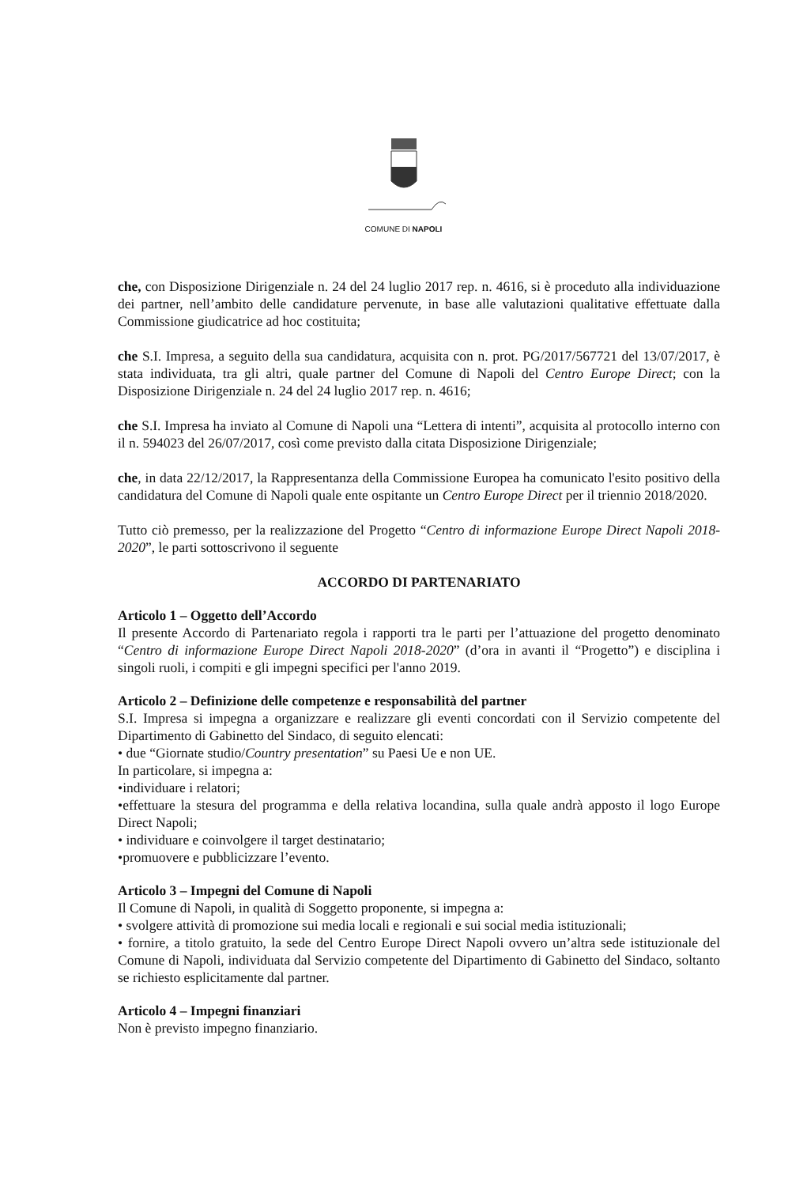COMUNE DI NAPOLI
che, con Disposizione Dirigenziale n. 24 del 24 luglio 2017 rep. n. 4616, si è proceduto alla individuazione dei partner, nell’ambito delle candidature pervenute, in base alle valutazioni qualitative effettuate dalla Commissione giudicatrice ad hoc costituita;
che S.I. Impresa, a seguito della sua candidatura, acquisita con n. prot. PG/2017/567721 del 13/07/2017, è stata individuata, tra gli altri, quale partner del Comune di Napoli del Centro Europe Direct; con la Disposizione Dirigenziale n. 24 del 24 luglio 2017 rep. n. 4616;
che S.I. Impresa ha inviato al Comune di Napoli una “Lettera di intenti”, acquisita al protocollo interno con il n. 594023 del 26/07/2017, così come previsto dalla citata Disposizione Dirigenziale;
che, in data 22/12/2017, la Rappresentanza della Commissione Europea ha comunicato l'esito positivo della candidatura del Comune di Napoli quale ente ospitante un Centro Europe Direct per il triennio 2018/2020.
Tutto ciò premesso, per la realizzazione del Progetto “Centro di informazione Europe Direct Napoli 2018-2020”, le parti sottoscrivono il seguente
ACCORDO DI PARTENARIATO
Articolo 1 – Oggetto dell’Accordo
Il presente Accordo di Partenariato regola i rapporti tra le parti per l’attuazione del progetto denominato “Centro di informazione Europe Direct Napoli 2018-2020” (d’ora in avanti il “Progetto”) e disciplina i singoli ruoli, i compiti e gli impegni specifici per l'anno 2019.
Articolo 2 – Definizione delle competenze e responsabilità del partner
S.I. Impresa si impegna a organizzare e realizzare gli eventi concordati con il Servizio competente del Dipartimento di Gabinetto del Sindaco, di seguito elencati:
• due “Giornate studio/Country presentation” su Paesi Ue e non UE.
In particolare, si impegna a:
•individuare i relatori;
•effettuare la stesura del programma e della relativa locandina, sulla quale andrà apposto il logo Europe Direct Napoli;
• individuare e coinvolgere il target destinatario;
•promuovere e pubblicizzare l’evento.
Articolo 3 – Impegni del Comune di Napoli
Il Comune di Napoli, in qualità di Soggetto proponente, si impegna a:
• svolgere attività di promozione sui media locali e regionali e sui social media istituzionali;
• fornire, a titolo gratuito, la sede del Centro Europe Direct Napoli ovvero un’altra sede istituzionale del Comune di Napoli, individuata dal Servizio competente del Dipartimento di Gabinetto del Sindaco, soltanto se richiesto esplicitamente dal partner.
Articolo 4 – Impegni finanziari
Non è previsto impegno finanziario.